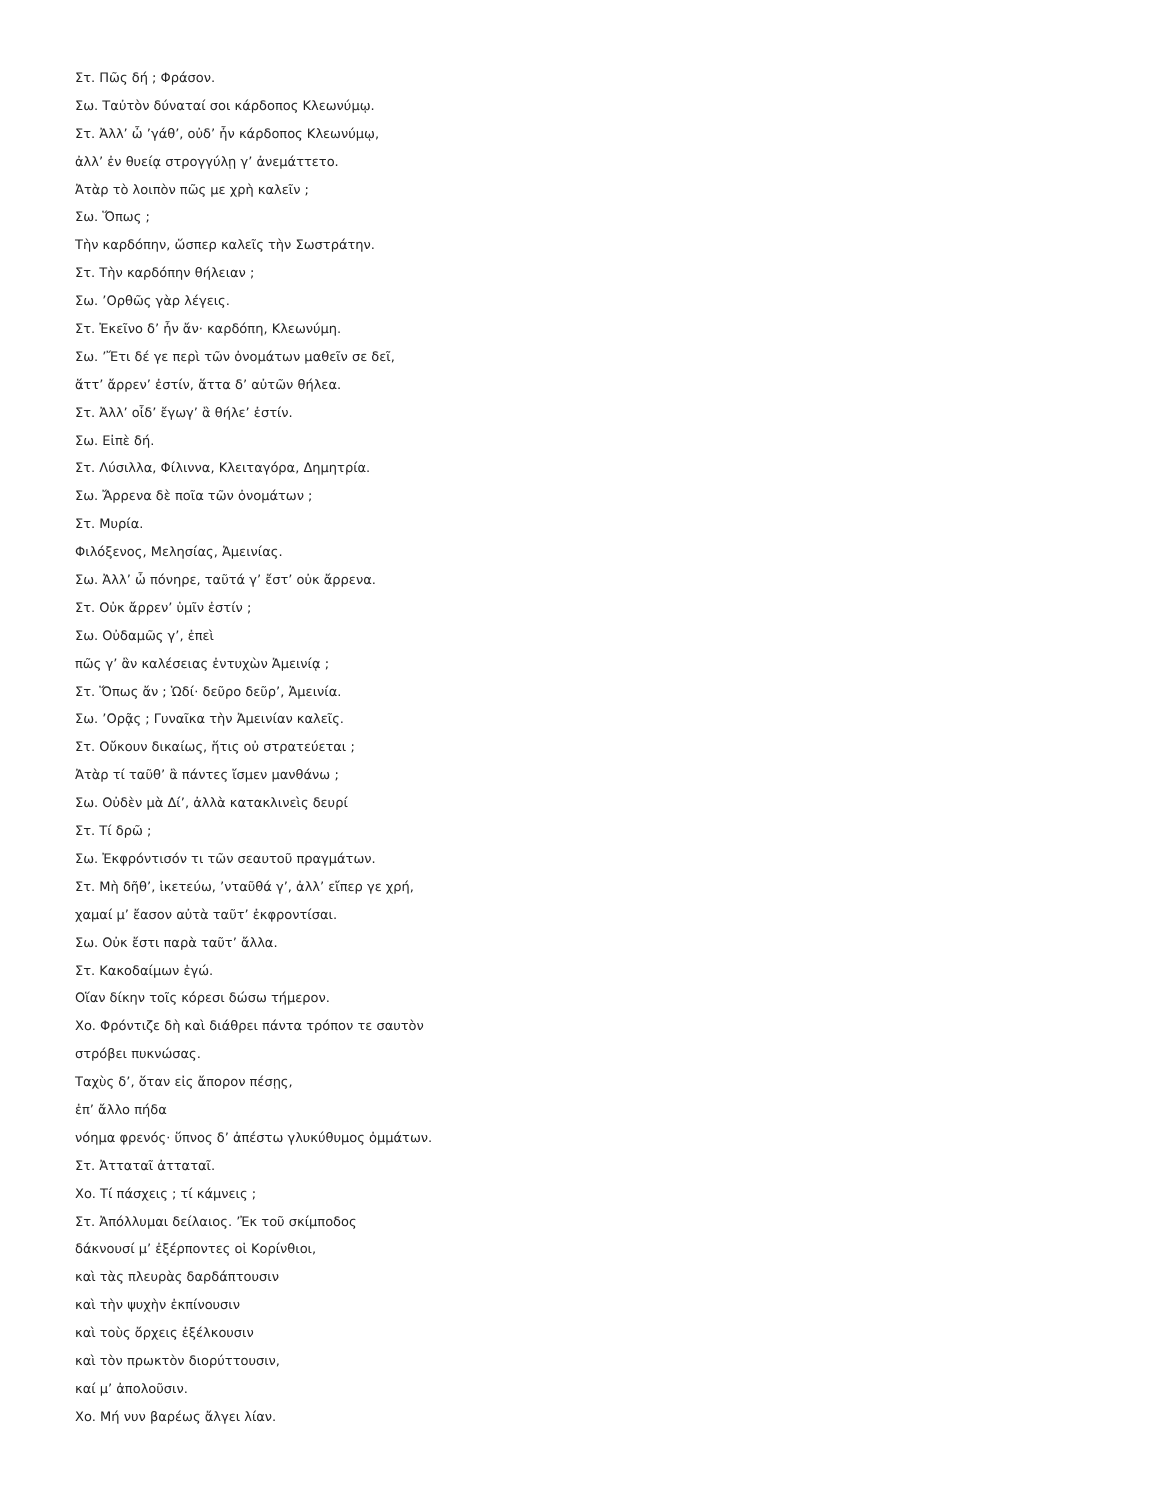Στ. Πῶς δή ; Φράσον.
Σω. Ταὐτὸν δύναταί σοι κάρδοπος Κλεωνύμῳ.
Στ. Ἀλλ’ ὦ ’γάθ’, οὐδ’ ἦν κάρδοπος Κλεωνύμῳ,
ἀλλ’ ἐν θυείᾳ στρογγύλῃ γ’ ἀνεμάττετο.
Ἀτὰρ τὸ λοιπὸν πῶς με χρὴ καλεῖν ;
Σω. Ὅπως ;
Τὴν καρδόπην, ὥσπερ καλεῖς τὴν Σωστράτην.
Στ. Τὴν καρδόπην θήλειαν ;
Σω. ’Ορθῶς γὰρ λέγεις.
Στ. Ἐκεῖνο δ’ ἦν ἄν· καρδόπη, Κλεωνύμη.
Σω. ’Ἔτι δέ γε περὶ τῶν ὀνομάτων μαθεῖν σε δεῖ,
ἅττ’ ἄρρεν’ ἐστίν, ἅττα δ’ αὐτῶν θήλεα.
Στ. Ἀλλ’ οἶδ’ ἔγωγ’ ἃ θήλε’ ἐστίν.
Σω. Εἰπὲ δή.
Στ. Λύσιλλα, Φίλιννα, Κλειταγόρα, Δημητρία.
Σω. Ἄρρενα δὲ ποῖα τῶν ὀνομάτων ;
Στ. Μυρία.
Φιλόξενος, Μελησίας, Ἀμεινίας.
Σω. Ἀλλ’ ὦ πόνηρε, ταῦτά γ’ ἔστ’ οὐκ ἄρρενα.
Στ. Οὐκ ἄρρεν’ ὑμῖν ἐστίν ;
Σω. Οὐδαμῶς γ’, ἐπεὶ
πῶς γ’ ἂν καλέσειας ἐντυχὼν Ἀμεινίᾳ ;
Στ. Ὅπως ἄν ; Ὡδί· δεῦρο δεῦρ’, Ἀμεινία.
Σω. ’Ορᾷς ; Γυναῖκα τὴν Ἀμεινίαν καλεῖς.
Στ. Οὔκουν δικαίως, ἥτις οὐ στρατεύεται ;
Ἀτὰρ τί ταῦθ’ ἃ πάντες ἴσμεν μανθάνω ;
Σω. Οὐδὲν μὰ Δί’, ἀλλὰ κατακλινεὶς δευρί
Στ. Τί δρῶ ;
Σω. Ἐκφρόντισόν τι τῶν σεαυτοῦ πραγμάτων.
Στ. Μὴ δῆθ’, ἱκετεύω, ’νταῦθά γ’, ἀλλ’ εἴπερ γε χρή,
χαμαί μ’ ἔασον αὐτὰ ταῦτ’ ἐκφροντίσαι.
Σω. Οὐκ ἔστι παρὰ ταῦτ’ ἄλλα.
Στ. Κακοδαίμων ἐγώ.
Οἵαν δίκην τοῖς κόρεσι δώσω τήμερον.
Χο. Φρόντιζε δὴ καὶ διάθρει πάντα τρόπον τε σαυτὸν
στρόβει πυκνώσας.
Ταχὺς δ’, ὅταν εἰς ἄπορον πέσῃς,
ἐπ’ ἄλλο πήδα
νόημα φρενός· ὕπνος δ’ ἀπέστω γλυκύθυμος ὀμμάτων.
Στ. Ἀτταταῖ ἀτταταῖ.
Χο. Τί πάσχεις ; τί κάμνεις ;
Στ. Ἀπόλλυμαι δείλαιος. ’Ἐκ τοῦ σκίμποδος
δάκνουσί μ’ ἐξέρποντες οἱ Κορίνθιοι,
καὶ τὰς πλευρὰς δαρδάπτουσιν
καὶ τὴν ψυχὴν ἐκπίνουσιν
καὶ τοὺς ὄρχεις ἐξέλκουσιν
καὶ τὸν πρωκτὸν διορύττουσιν,
καί μ’ ἀπολοῦσιν.
Χο. Μή νυν βαρέως ἄλγει λίαν.